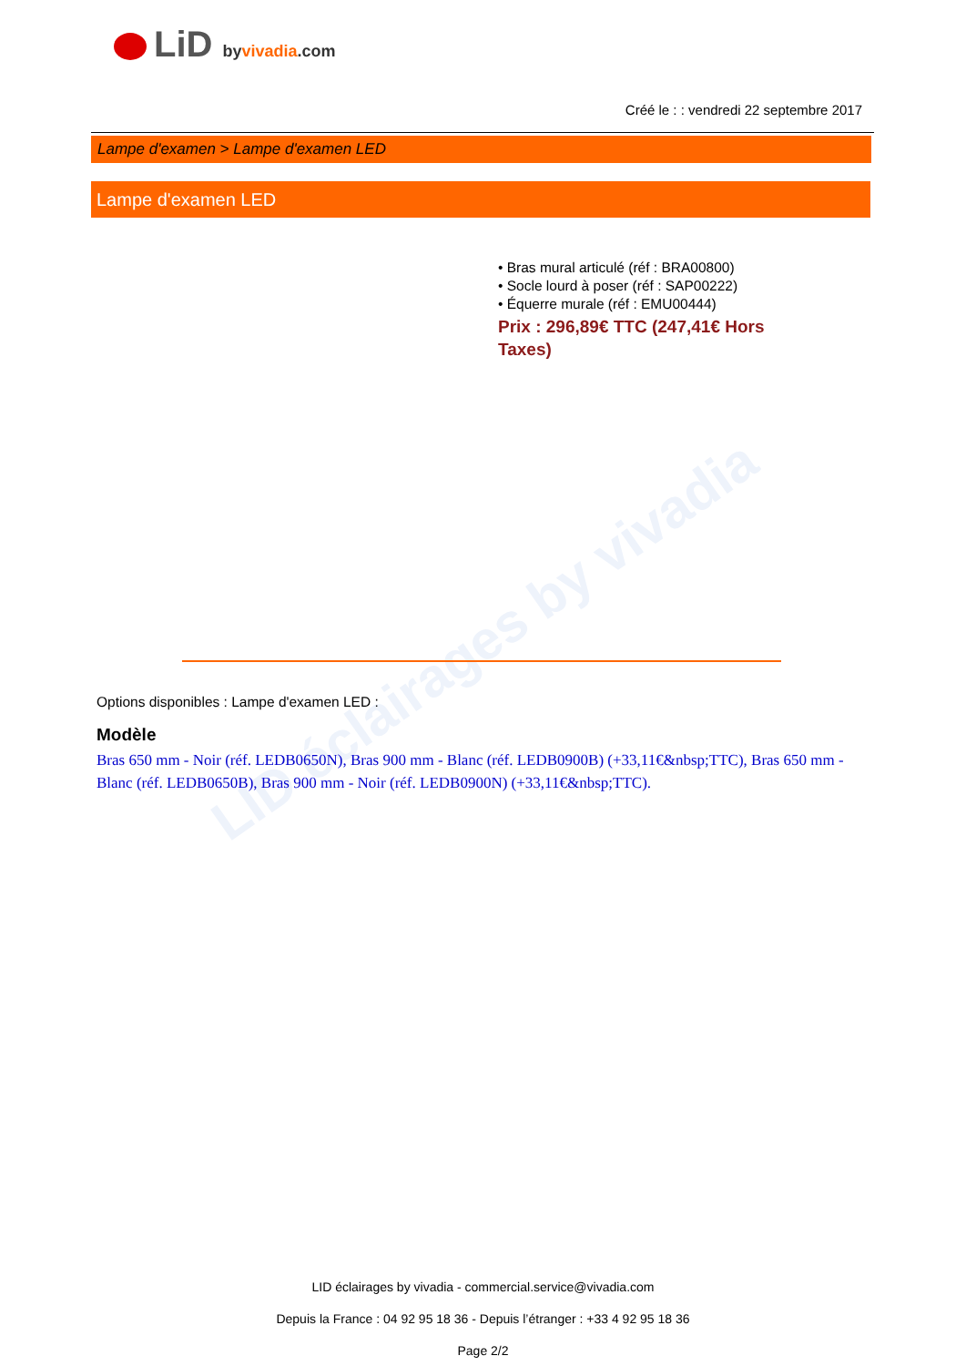LID éclairages by vivadia
LiD byvivadia.com
Créé le : : vendredi 22 septembre 2017
Lampe d'examen > Lampe d'examen LED
Lampe d'examen LED
• Bras mural articulé (réf : BRA00800)
• Socle lourd à poser (réf : SAP00222)
• Équerre murale (réf : EMU00444)
Prix : 296,89€ TTC (247,41€ Hors Taxes)
Options disponibles : Lampe d'examen LED :
Modèle
Bras 650 mm - Noir (réf. LEDB0650N), Bras 900 mm - Blanc (réf. LEDB0900B) (+33,11€&nbsp;TTC), Bras 650 mm - Blanc (réf. LEDB0650B), Bras 900 mm - Noir (réf. LEDB0900N) (+33,11€&nbsp;TTC).
LID éclairages by vivadia - commercial.service@vivadia.com
Depuis la France : 04 92 95 18 36 - Depuis l’étranger : +33 4 92 95 18 36
Page 2/2